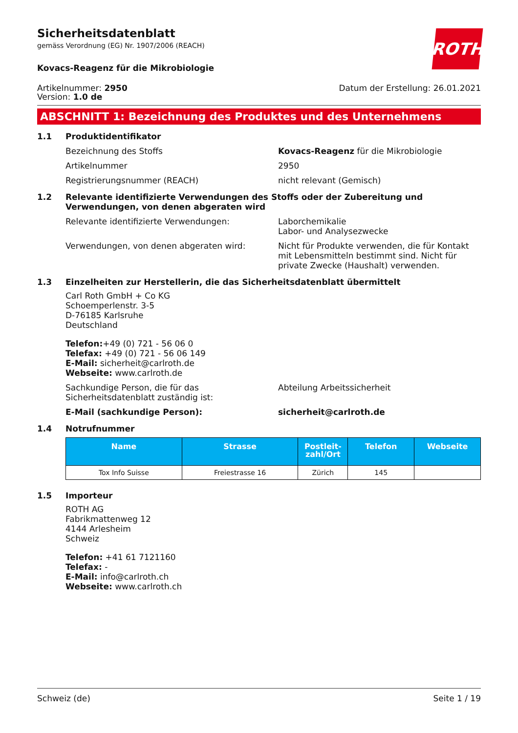Sicherheitsdatenblatt
gemäss Verordnung (EG) Nr. 1907/2006 (REACH)
ROTH
Kovacs-Reagenz für die Mikrobiologie
Artikelnummer: 2950
Version: 1.0 de
Datum der Erstellung: 26.01.2021
ABSCHNITT 1: Bezeichnung des Produktes und des Unternehmens
1.1 Produktidentifikator
Bezeichnung des Stoffs Kovacs-Reagenz für die Mikrobiologie
Artikelnummer 2950
Registrierungsnummer (REACH) nicht relevant (Gemisch)
1.2 Relevante identifizierte Verwendungen des Stoffs oder der Zubereitung und Verwendungen, von denen abgeraten wird
Relevante identifizierte Verwendungen: Laborchemikalie
Labor- und Analysezwecke
Verwendungen, von denen abgeraten wird: Nicht für Produkte verwenden, die für Kontakt mit Lebensmitteln bestimmt sind. Nicht für private Zwecke (Haushalt) verwenden.
1.3 Einzelheiten zur Herstellerin, die das Sicherheitsdatenblatt übermittelt
Carl Roth GmbH + Co KG
Schoemperlenstr. 3-5
D-76185 Karlsruhe
Deutschland
Telefon:+49 (0) 721 - 56 06 0
Telefax: +49 (0) 721 - 56 06 149
E-Mail: sicherheit@carlroth.de
Webseite: www.carlroth.de
Sachkundige Person, die für das Sicherheitsdatenblatt zuständig ist:
Abteilung Arbeitssicherheit
E-Mail (sachkundige Person): sicherheit@carlroth.de
1.4 Notrufnummer
| Name | Strasse | Postleit- zahl/Ort | Telefon | Webseite |
| --- | --- | --- | --- | --- |
| Tox Info Suisse | Freiestrasse 16 | Zürich | 145 | |
1.5 Importeur
ROTH AG
Fabrikmattenweg 12
4144 Arlesheim
Schweiz
Telefon: +41 61 7121160
Telefax: -
E-Mail: info@carlroth.ch
Webseite: www.carlroth.ch
Schweiz (de) Seite 1 / 19